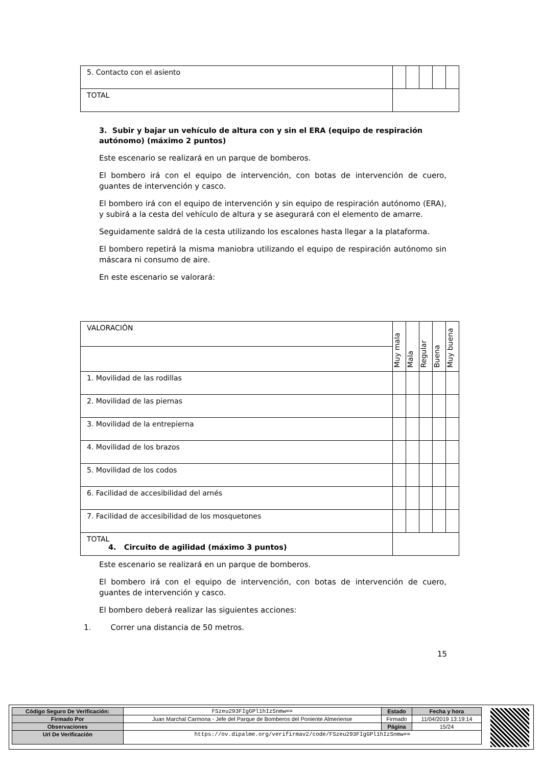| 5. Contacto con el asiento | | | | | |
| TOTAL | | | | | |
3. Subir y bajar un vehículo de altura con y sin el ERA (equipo de respiración autónomo) (máximo 2 puntos)
Este escenario se realizará en un parque de bomberos.
El bombero irá con el equipo de intervención, con botas de intervención de cuero, guantes de intervención y casco.
El bombero irá con el equipo de intervención y sin equipo de respiración autónomo (ERA), y subirá a la cesta del vehículo de altura y se asegurará con el elemento de amarre.
Seguidamente saldrá de la cesta utilizando los escalones hasta llegar a la plataforma.
El bombero repetirá la misma maniobra utilizando el equipo de respiración autónomo sin máscara ni consumo de aire.
En este escenario se valorará:
| VALORACIÓN | Muy mala | Mala | Regular | Buena | Muy buena |
| 1. Movilidad de las rodillas | | | | | |
| 2. Movilidad de las piernas | | | | | |
| 3. Movilidad de la entrepierna | | | | | |
| 4. Movilidad de los brazos | | | | | |
| 5. Movilidad de los codos | | | | | |
| 6. Facilidad de accesibilidad del arnés | | | | | |
| 7. Facilidad de accesibilidad de los mosquetones | | | | | |
| TOTAL | | | | | |
4. Circuito de agilidad (máximo 3 puntos)
Este escenario se realizará en un parque de bomberos.
El bombero irá con el equipo de intervención, con botas de intervención de cuero, guantes de intervención y casco.
El bombero deberá realizar las siguientes acciones:
1. Correr una distancia de 50 metros.
15
| Código Seguro De Verificación: | FSzeu293FIgGPl1hIzSnmw== | Estado | Fecha y hora |
| Firmado Por | Juan Marchal Carmona - Jefe del Parque de Bomberos del Poniente Almeriense | Firmado | 11/04/2019 13:19:14 |
| Observaciones | | Página | 15/24 |
| Url De Verificación | https://ov.dipalme.org/verifirmav2/code/FSzeu293FIgGPl1hIzSnmw== | | |